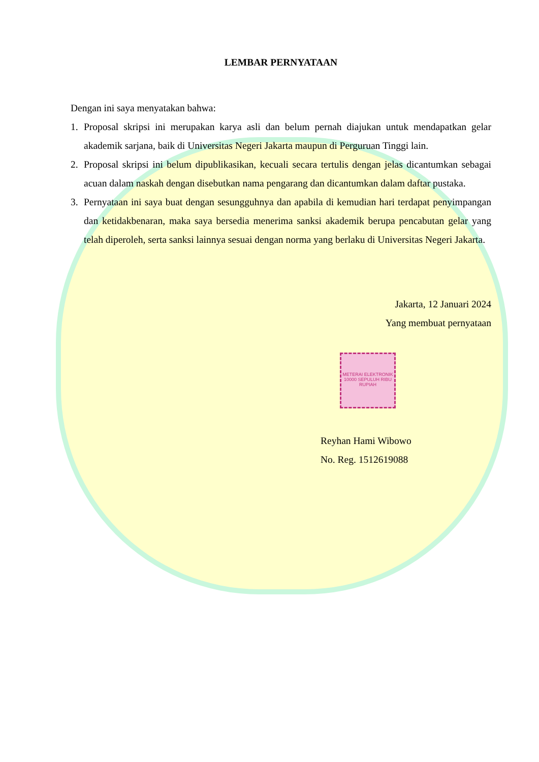LEMBAR PERNYATAAN
Dengan ini saya menyatakan bahwa:
1. Proposal skripsi ini merupakan karya asli dan belum pernah diajukan untuk mendapatkan gelar akademik sarjana, baik di Universitas Negeri Jakarta maupun di Perguruan Tinggi lain.
2. Proposal skripsi ini belum dipublikasikan, kecuali secara tertulis dengan jelas dicantumkan sebagai acuan dalam naskah dengan disebutkan nama pengarang dan dicantumkan dalam daftar pustaka.
3. Pernyataan ini saya buat dengan sesungguhnya dan apabila di kemudian hari terdapat penyimpangan dan ketidakbenaran, maka saya bersedia menerima sanksi akademik berupa pencabutan gelar yang telah diperoleh, serta sanksi lainnya sesuai dengan norma yang berlaku di Universitas Negeri Jakarta.
Jakarta, 12 Januari 2024
Yang membuat pernyataan
METERAI ELEKTRONIK 10000 SEPULUH RIBU RUPIAH
Reyhan Hami Wibowo
No. Reg. 1512619088